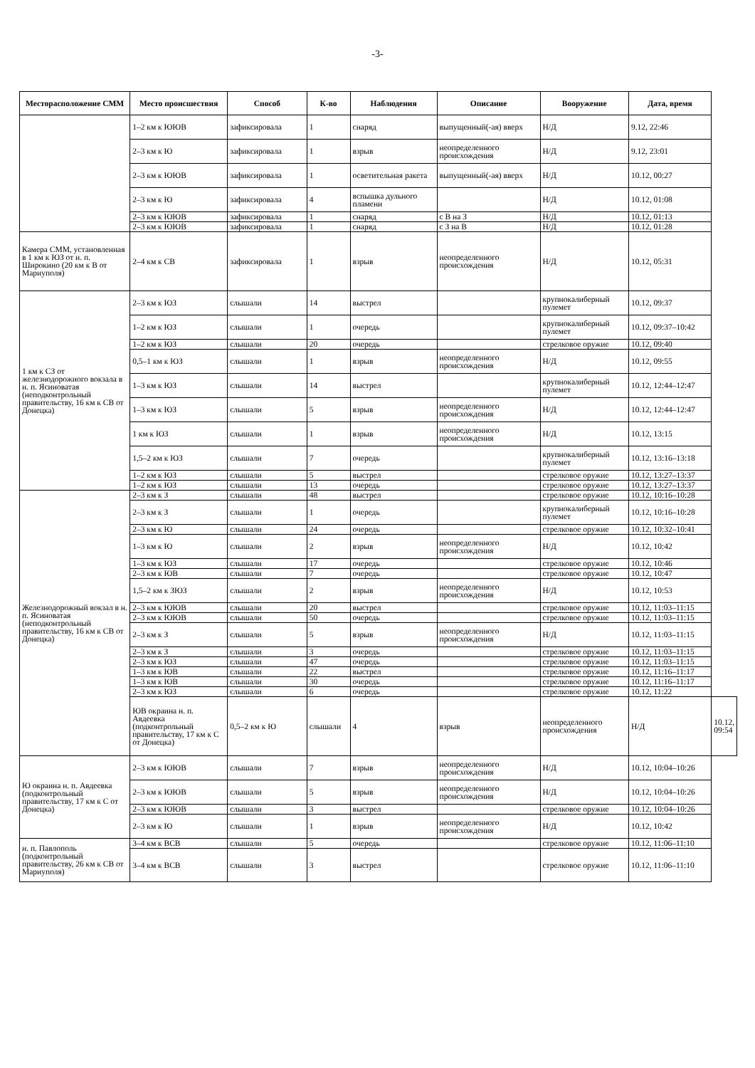-3-
| Месторасположение СММ | Место происшествия | Способ | К-во | Наблюдения | Описание | Вооружение | Дата, время | |
| --- | --- | --- | --- | --- | --- | --- | --- | --- |
| | 1–2 км к ЮЮВ | зафиксировала | 1 | снаряд | выпущенный(-ая) вверх | Н/Д | 9.12, 22:46 | |
| | 2–3 км к Ю | зафиксировала | 1 | взрыв | неопределенного происхождения | Н/Д | 9.12, 23:01 | |
| | 2–3 км к ЮЮВ | зафиксировала | 1 | осветительная ракета | выпущенный(-ая) вверх | Н/Д | 10.12, 00:27 | |
| | 2–3 км к Ю | зафиксировала | 4 | вспышка дульного пламени | | Н/Д | 10.12, 01:08 | |
| | 2–3 км к ЮЮВ | зафиксировала | 1 | снаряд | с В на З | Н/Д | 10.12, 01:13 | |
| | 2–3 км к ЮЮВ | зафиксировала | 1 | снаряд | с З на В | Н/Д | 10.12, 01:28 | |
| Камера СММ, установленная в 1 км к ЮЗ от н. п. Широкино (20 км к В от Мариуполя) | 2–4 км к СВ | зафиксировала | 1 | взрыв | неопределенного происхождения | Н/Д | 10.12, 05:31 | |
| 1 км к СЗ от железнодорожного вокзала в н. п. Ясиноватая (неподконтрольный правительству, 16 км к СВ от Донецка) | 2–3 км к ЮЗ | слышали | 14 | выстрел | | крупнокалиберный пулемет | 10.12, 09:37 | |
| | 1–2 км к ЮЗ | слышали | 1 | очередь | | крупнокалиберный пулемет | 10.12, 09:37–10:42 | |
| | 1–2 км к ЮЗ | слышали | 20 | очередь | | стрелковое оружие | 10.12, 09:40 | |
| | 0,5–1 км к ЮЗ | слышали | 1 | взрыв | неопределенного происхождения | Н/Д | 10.12, 09:55 | |
| | 1–3 км к ЮЗ | слышали | 14 | выстрел | | крупнокалиберный пулемет | 10.12, 12:44–12:47 | |
| | 1–3 км к ЮЗ | слышали | 5 | взрыв | неопределенного происхождения | Н/Д | 10.12, 12:44–12:47 | |
| | 1 км к ЮЗ | слышали | 1 | взрыв | неопределенного происхождения | Н/Д | 10.12, 13:15 | |
| | 1,5–2 км к ЮЗ | слышали | 7 | очередь | | крупнокалиберный пулемет | 10.12, 13:16–13:18 | |
| | 1–2 км к ЮЗ | слышали | 5 | выстрел | | стрелковое оружие | 10.12, 13:27–13:37 | |
| | 1–2 км к ЮЗ | слышали | 13 | очередь | | стрелковое оружие | 10.12, 13:27–13:37 | |
| Железнодорожный вокзал в н. п. Ясиноватая (неподконтрольный правительству, 16 км к СВ от Донецка) | 2–3 км к З | слышали | 48 | выстрел | | стрелковое оружие | 10.12, 10:16–10:28 | |
| | 2–3 км к З | слышали | 1 | очередь | | крупнокалиберный пулемет | 10.12, 10:16–10:28 | |
| | 2–3 км к Ю | слышали | 24 | очередь | | стрелковое оружие | 10.12, 10:32–10:41 | |
| | 1–3 км к Ю | слышали | 2 | взрыв | неопределенного происхождения | Н/Д | 10.12, 10:42 | |
| | 1–3 км к ЮЗ | слышали | 17 | очередь | | стрелковое оружие | 10.12, 10:46 | |
| | 2–3 км к ЮВ | слышали | 7 | очередь | | стрелковое оружие | 10.12, 10:47 | |
| | 1,5–2 км к ЗЮЗ | слышали | 2 | взрыв | неопределенного происхождения | Н/Д | 10.12, 10:53 | |
| | 2–3 км к ЮЮВ | слышали | 20 | выстрел | | стрелковое оружие | 10.12, 11:03–11:15 | |
| | 2–3 км к ЮЮВ | слышали | 50 | очередь | | стрелковое оружие | 10.12, 11:03–11:15 | |
| | 2–3 км к З | слышали | 5 | взрыв | неопределенного происхождения | Н/Д | 10.12, 11:03–11:15 | |
| | 2–3 км к З | слышали | 3 | очередь | | стрелковое оружие | 10.12, 11:03–11:15 | |
| | 2–3 км к ЮЗ | слышали | 47 | очередь | | стрелковое оружие | 10.12, 11:03–11:15 | |
| | 1–3 км к ЮВ | слышали | 22 | выстрел | | стрелковое оружие | 10.12, 11:16–11:17 | |
| | 1–3 км к ЮВ | слышали | 30 | очередь | | стрелковое оружие | 10.12, 11:16–11:17 | |
| | 2–3 км к ЮЗ | слышали | 6 | очередь | | стрелковое оружие | 10.12, 11:22 | |
| | ЮВ окраина н. п. Авдеевка (подконтрольный правительству, 17 км к С от Донецка) | 0,5–2 км к Ю | слышали | 4 | взрыв | неопределенного происхождения | Н/Д | 10.12, 09:54 |
| Ю окраина н. п. Авдеевка (подконтрольный правительству, 17 км к С от Донецка) | 2–3 км к ЮЮВ | слышали | 7 | взрыв | неопределенного происхождения | Н/Д | 10.12, 10:04–10:26 | |
| | 2–3 км к ЮЮВ | слышали | 5 | взрыв | неопределенного происхождения | Н/Д | 10.12, 10:04–10:26 | |
| | 2–3 км к ЮЮВ | слышали | 3 | выстрел | | стрелковое оружие | 10.12, 10:04–10:26 | |
| | 2–3 км к Ю | слышали | 1 | взрыв | неопределенного происхождения | Н/Д | 10.12, 10:42 | |
| н. п. Павлополь (подконтрольный правительству, 26 км к СВ от Мариуполя) | 3–4 км к ВСВ | слышали | 5 | очередь | | стрелковое оружие | 10.12, 11:06–11:10 | |
| | 3–4 км к ВСВ | слышали | 3 | выстрел | | стрелковое оружие | 10.12, 11:06–11:10 | |